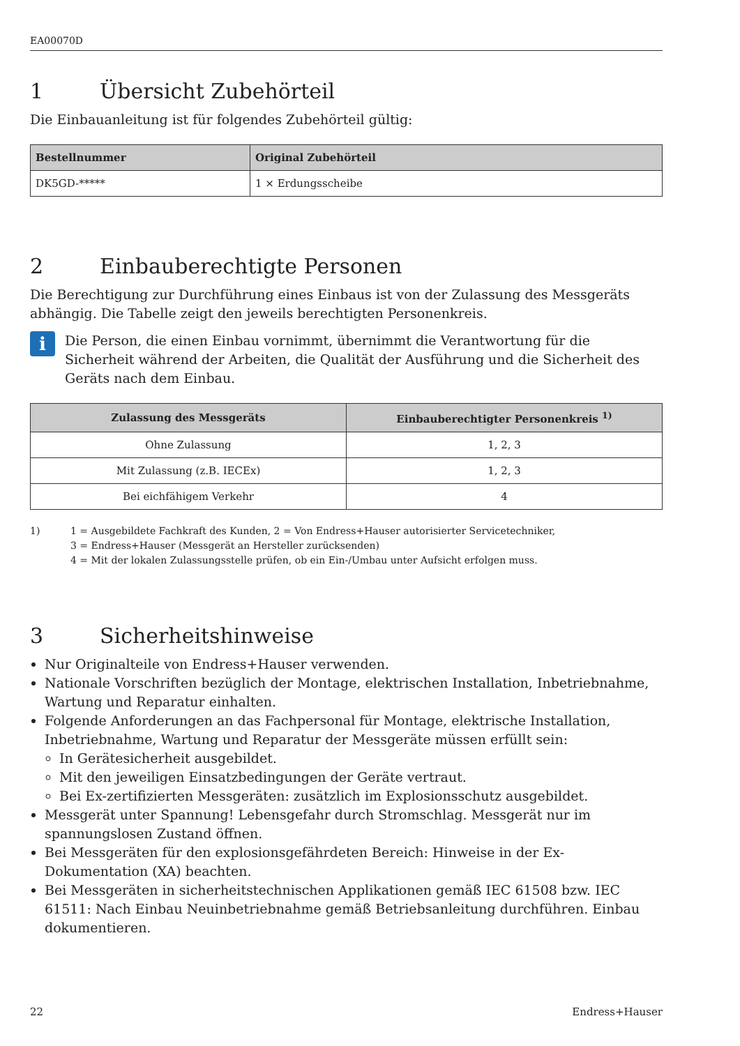EA00070D
1 Übersicht Zubehörteil
Die Einbauanleitung ist für folgendes Zubehörteil gültig:
| Bestellnummer | Original Zubehörteil |
| --- | --- |
| DK5GD-***** | 1 × Erdungsscheibe |
2 Einbauberechtigte Personen
Die Berechtigung zur Durchführung eines Einbaus ist von der Zulassung des Messgeräts abhängig. Die Tabelle zeigt den jeweils berechtigten Personenkreis.
i
Die Person, die einen Einbau vornimmt, übernimmt die Verantwortung für die Sicherheit während der Arbeiten, die Qualität der Ausführung und die Sicherheit des Geräts nach dem Einbau.
| Zulassung des Messgeräts | Einbauberechtigter Personenkreis <sup>1)</sup> |
| --- | --- |
| Ohne Zulassung | 1, 2, 3 |
| Mit Zulassung (z.B. IECEx) | 1, 2, 3 |
| Bei eichfähigem Verkehr | 4 |
1) 1 = Ausgebildete Fachkraft des Kunden, 2 = Von Endress+Hauser autorisierter Servicetechniker,
3 = Endress+Hauser (Messgerät an Hersteller zurücksenden)
4 = Mit der lokalen Zulassungsstelle prüfen, ob ein Ein-/Umbau unter Aufsicht erfolgen muss.
3 Sicherheitshinweise
Nur Originalteile von Endress+Hauser verwenden.
Nationale Vorschriften bezüglich der Montage, elektrischen Installation, Inbetriebnahme, Wartung und Reparatur einhalten.
Folgende Anforderungen an das Fachpersonal für Montage, elektrische Installation, Inbetriebnahme, Wartung und Reparatur der Messgeräte müssen erfüllt sein:
In Gerätesicherheit ausgebildet.
Mit den jeweiligen Einsatzbedingungen der Geräte vertraut.
Bei Ex-zertifizierten Messgeräten: zusätzlich im Explosionsschutz ausgebildet.
Messgerät unter Spannung! Lebensgefahr durch Stromschlag. Messgerät nur im spannungslosen Zustand öffnen.
Bei Messgeräten für den explosionsgefährdeten Bereich: Hinweise in der Ex-Dokumentation (XA) beachten.
Bei Messgeräten in sicherheitstechnischen Applikationen gemäß IEC 61508 bzw. IEC 61511: Nach Einbau Neuinbetriebnahme gemäß Betriebsanleitung durchführen. Einbau dokumentieren.
22 Endress+Hauser